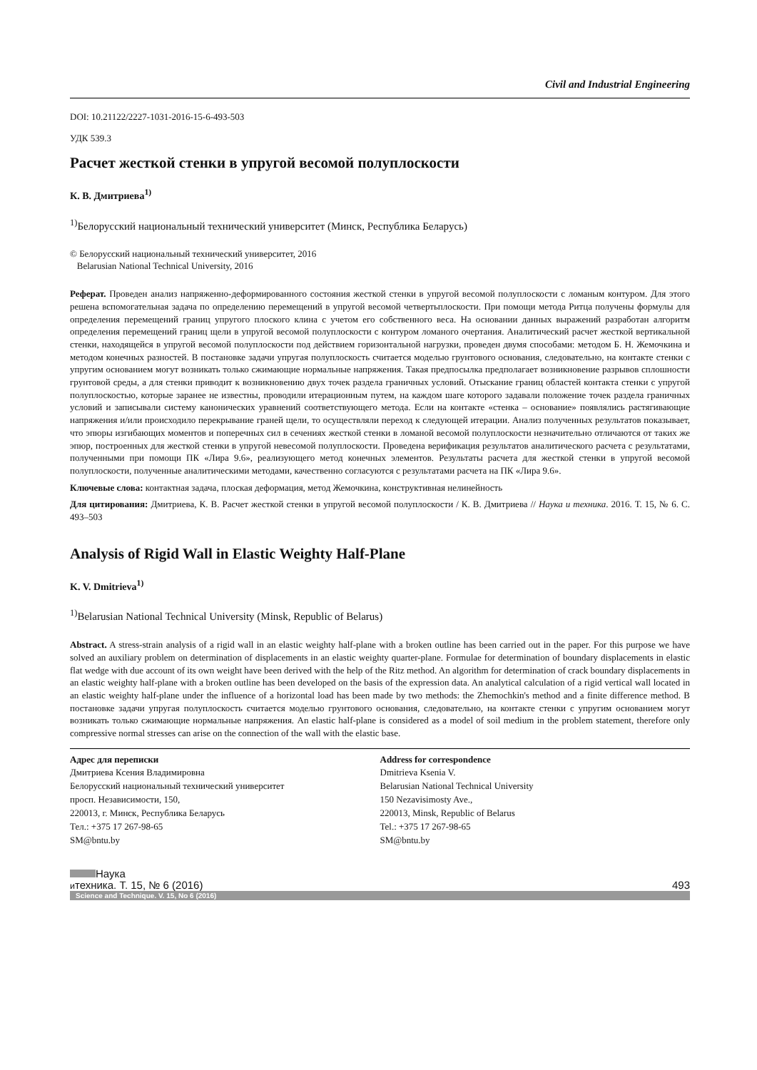Civil and Industrial Engineering
DOI: 10.21122/2227-1031-2016-15-6-493-503
УДК 539.3
Расчет жесткой стенки в упругой весомой полуплоскости
К. В. Дмитриева<sup>1)</sup>
<sup>1)</sup> Белорусский национальный технический университет (Минск, Республика Беларусь)
© Белорусский национальный технический университет, 2016
Belarusian National Technical University, 2016
Реферат. Проведен анализ напряженно-деформированного состояния жесткой стенки в упругой весомой полуплоскости с ломаным контуром. Для этого решена вспомогательная задача по определению перемещений в упругой весомой четвертьплоскости. При помощи метода Ритца получены формулы для определения перемещений границ упругого плоского клина с учетом его собственного веса. На основании данных выражений разработан алгоритм определения перемещений границ щели в упругой весомой полуплоскости с контуром ломаного очертания. Аналитический расчет жесткой вертикальной стенки, находящейся в упругой весомой полуплоскости под действием горизонтальной нагрузки, проведен двумя способами: методом Б. Н. Жемочкина и методом конечных разностей. В постановке задачи упругая полуплоскость считается моделью грунтового основания, следовательно, на контакте стенки с упругим основанием могут возникать только сжимающие нормальные напряжения. Такая предпосылка предполагает возникновение разрывов сплошности грунтовой среды, а для стенки приводит к возникновению двух точек раздела граничных условий. Отыскание границ областей контакта стенки с упругой полуплоскостью, которые заранее не известны, проводили итерационным путем, на каждом шаге которого задавали положение точек раздела граничных условий и записывали систему канонических уравнений соответствующего метода. Если на контакте «стенка – основание» появлялись растягивающие напряжения и/или происходило перекрывание граней щели, то осуществляли переход к следующей итерации. Анализ полученных результатов показывает, что эпюры изгибающих моментов и поперечных сил в сечениях жесткой стенки в ломаной весомой полуплоскости незначительно отличаются от таких же эпюр, построенных для жесткой стенки в упругой невесомой полуплоскости. Проведена верификация результатов аналитического расчета с результатами, полученными при помощи ПК «Лира 9.6», реализующего метод конечных элементов. Результаты расчета для жесткой стенки в упругой весомой полуплоскости, полученные аналитическими методами, качественно согласуются с результатами расчета на ПК «Лира 9.6».
Ключевые слова: контактная задача, плоская деформация, метод Жемочкина, конструктивная нелинейность
Для цитирования: Дмитриева, К. В. Расчет жесткой стенки в упругой весомой полуплоскости / К. В. Дмитриева // Наука и техника. 2016. Т. 15, № 6. С. 493–503
Analysis of Rigid Wall in Elastic Weighty Half-Plane
K. V. Dmitrieva<sup>1)</sup>
<sup>1)</sup> Belarusian National Technical University (Minsk, Republic of Belarus)
Abstract. A stress-strain analysis of a rigid wall in an elastic weighty half-plane with a broken outline has been carried out in the paper. For this purpose we have solved an auxiliary problem on determination of displacements in an elastic weighty quarter-plane. Formulae for determination of boundary displacements in elastic flat wedge with due account of its own weight have been derived with the help of the Ritz method. An algorithm for determination of crack boundary displacements in an elastic weighty half-plane with a broken outline has been developed on the basis of the expression data. An analytical calculation of a rigid vertical wall located in an elastic weighty half-plane under the influence of a horizontal load has been made by two methods: the Zhemochkin's method and a finite difference method. В постановке задачи упругая полуплоскость считается моделью грунтового основания, следовательно, на контакте стенки с упругим основанием могут возникать только сжимающие нормальные напряжения. An elastic half-plane is considered as a model of soil medium in the problem statement, therefore only compressive normal stresses can arise on the connection of the wall with the elastic base.
Адрес для переписки
Дмитриева Ксения Владимировна
Белорусский национальный технический университет
просп. Независимости, 150,
220013, г. Минск, Республика Беларусь
Тел.: +375 17 267-98-65
SM@bntu.by
Address for correspondence
Dmitrieva Ksenia V.
Belarusian National Technical University
150 Nezavisimosty Ave.,
220013, Minsk, Republic of Belarus
Tel.: +375 17 267-98-65
SM@bntu.by
Наука
итехника. Т. 15, № 6 (2016)
493
Science and Technique. V. 15, No 6 (2016)